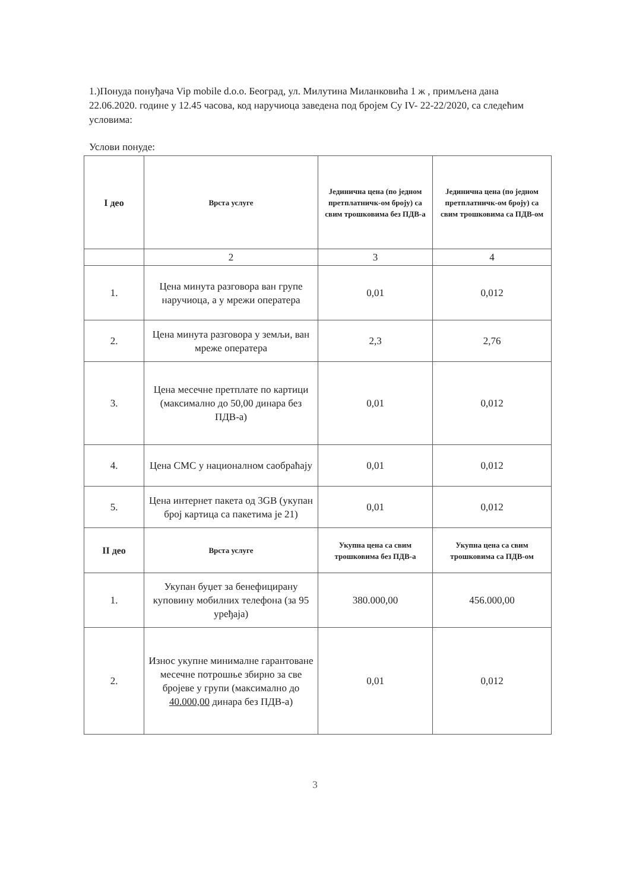1.)Понуда понуђача Vip mobile d.o.o. Београд, ул. Милутина Миланковића 1 ж , примљена дана 22.06.2020. године у 12.45 часова, код наручиоца заведена под бројем Су IV- 22-22/2020, са следећим условима:
Услови понуде:
| I део | Врста услуге | Јединична цена (по једном претплатничк-ом броју) са свим трошковима без ПДВ-а | Јединична цена (по једном претплатничк-ом броју) са свим трошковима са ПДВ-ом |
| --- | --- | --- | --- |
| | 2 | 3 | 4 |
| 1. | Цена минута разговора ван групе наручиоца, а у мрежи оператера | 0,01 | 0,012 |
| 2. | Цена минута разговора у земљи, ван мреже оператера | 2,3 | 2,76 |
| 3. | Цена месечне претплате по картици (максимално до 50,00 динара без ПДВ-а) | 0,01 | 0,012 |
| 4. | Цена СМС у националном саобраћају | 0,01 | 0,012 |
| 5. | Цена интернет пакета од 3GB (укупан број картица са пакетима је 21) | 0,01 | 0,012 |
| II део | Врста услуге | Укупна цена са свим трошковима без ПДВ-а | Укупна цена са свим трошковима са ПДВ-ом |
| 1. | Укупан буџет за бенефицирану куповину мобилних телефона (за 95 уређаја) | 380.000,00 | 456.000,00 |
| 2. | Износ укупне минималне гарантоване месечне потрошње збирно за све бројеве у групи (максимално до 40.000,00 динара без ПДВ-а) | 0,01 | 0,012 |
3